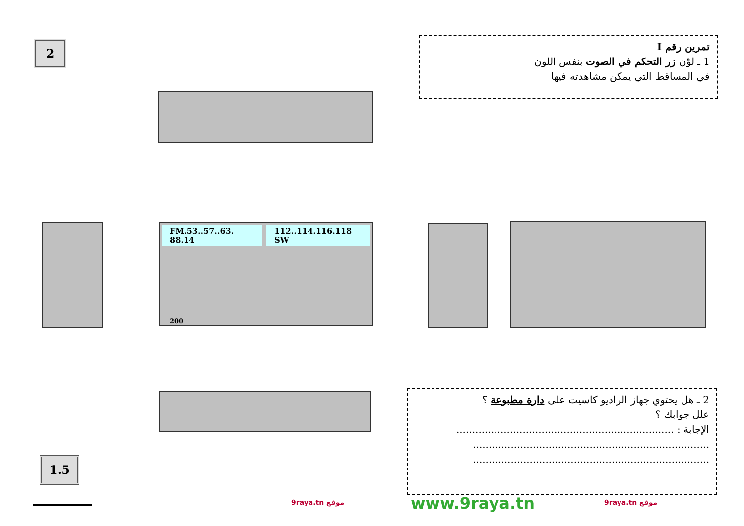2
تمرين رقم I
1 ـ لوّن زر التحكم في الصوت بنفس اللون
في المساقط التي يمكن مشاهدته فيها
FM.53..57..63. 88.14 112..114.116.118 SW
200
2 ـ هل يحتوي جهاز الراديو كاسيت على دارة مطبوعة ؟
علل جوابك ؟
الإجابة : .....................................................................
...........................................................................
...........................................................................
1.5
9raya.tn موقع www.9raya.tn 9raya.tn موقع